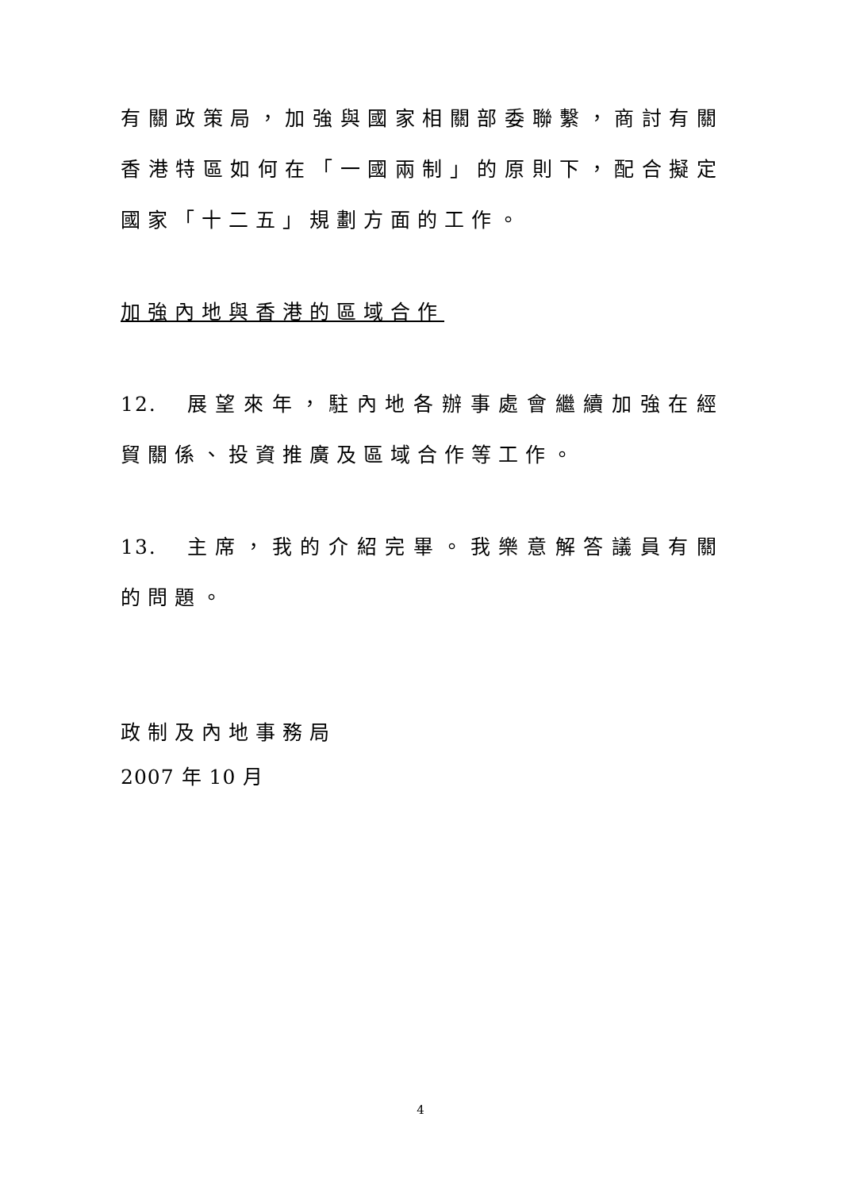有關政策局，加強與國家相關部委聯繫，商討有關香港特區如何在「一國兩制」的原則下，配合擬定國家「十二五」規劃方面的工作。
加強內地與香港的區域合作
12. 展望來年，駐內地各辦事處會繼續加強在經貿關係、投資推廣及區域合作等工作。
13. 主席，我的介紹完畢。我樂意解答議員有關的問題。
政制及內地事務局
2007 年 10 月
4